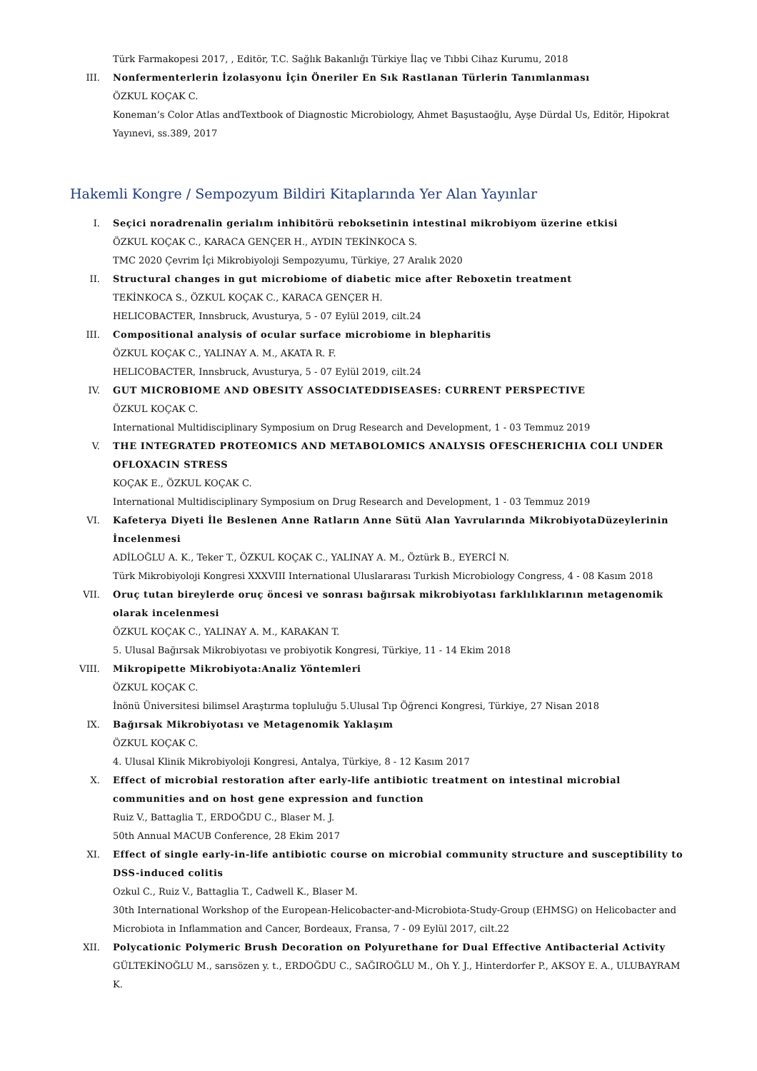Türk Farmakopesi 2017, , Editör, T.C. Sağlık Bakanlığı Türkiye İlaç ve Tıbbi Cihaz Kurumu, 2018
III. Nonfermenterlerin İzolasyonu İçin Öneriler En Sık Rastlanan Türlerin Tanımlanması
ÖZKUL KOÇAK C.
Koneman’s Color Atlas andTextbook of Diagnostic Microbiology, Ahmet Başustaoğlu, Ayşe Dürdal Us, Editör, Hipokrat Yayınevi, ss.389, 2017
Hakemli Kongre / Sempozyum Bildiri Kitaplarında Yer Alan Yayınlar
I. Seçici noradrenalin gerialım inhibitörü reboksetinin intestinal mikrobiyom üzerine etkisi
ÖZKUL KOÇAK C., KARACA GENÇER H., AYDIN TEKİNKOCA S.
TMC 2020 Çevrim İçi Mikrobiyoloji Sempozyumu, Türkiye, 27 Aralık 2020
II. Structural changes in gut microbiome of diabetic mice after Reboxetin treatment
TEKİNKOCA S., ÖZKUL KOÇAK C., KARACA GENÇER H.
HELICOBACTER, Innsbruck, Avusturya, 5 - 07 Eylül 2019, cilt.24
III. Compositional analysis of ocular surface microbiome in blepharitis
ÖZKUL KOÇAK C., YALINAY A. M., AKATA R. F.
HELICOBACTER, Innsbruck, Avusturya, 5 - 07 Eylül 2019, cilt.24
IV. GUT MICROBIOME AND OBESITY ASSOCIATEDDISEASES: CURRENT PERSPECTIVE
ÖZKUL KOÇAK C.
International Multidisciplinary Symposium on Drug Research and Development, 1 - 03 Temmuz 2019
V. THE INTEGRATED PROTEOMICS AND METABOLOMICS ANALYSIS OFESCHERICHIA COLI UNDER OFLOXACIN STRESS
KOÇAK E., ÖZKUL KOÇAK C.
International Multidisciplinary Symposium on Drug Research and Development, 1 - 03 Temmuz 2019
VI. Kafeterya Diyeti İle Beslenen Anne Ratların Anne Sütü Alan Yavrularında MikrobiyotaDüzeylerinin İncelenmesi
ADİLOĞLU A. K., Teker T., ÖZKUL KOÇAK C., YALINAY A. M., Öztürk B., EYERCİ N.
Türk Mikrobiyoloji Kongresi XXXVIII International Uluslararası Turkish Microbiology Congress, 4 - 08 Kasım 2018
VII. Oruç tutan bireylerde oruç öncesi ve sonrası bağırsak mikrobiyotası farklılıklarının metagenomik olarak incelenmesi
ÖZKUL KOÇAK C., YALINAY A. M., KARAKAN T.
5. Ulusal Bağırsak Mikrobiyotası ve probiyotik Kongresi, Türkiye, 11 - 14 Ekim 2018
VIII. Mikropipette Mikrobiyota:Analiz Yöntemleri
ÖZKUL KOÇAK C.
İnönü Üniversitesi bilimsel Araştırma topluluğu 5.Ulusal Tıp Öğrenci Kongresi, Türkiye, 27 Nisan 2018
IX. Bağırsak Mikrobiyotası ve Metagenomik Yaklaşım
ÖZKUL KOÇAK C.
4. Ulusal Klinik Mikrobiyoloji Kongresi, Antalya, Türkiye, 8 - 12 Kasım 2017
X. Effect of microbial restoration after early-life antibiotic treatment on intestinal microbial communities and on host gene expression and function
Ruiz V., Battaglia T., ERDOĞDU C., Blaser M. J.
50th Annual MACUB Conference, 28 Ekim 2017
XI. Effect of single early-in-life antibiotic course on microbial community structure and susceptibility to DSS-induced colitis
Ozkul C., Ruiz V., Battaglia T., Cadwell K., Blaser M.
30th International Workshop of the European-Helicobacter-and-Microbiota-Study-Group (EHMSG) on Helicobacter and Microbiota in Inflammation and Cancer, Bordeaux, Fransa, 7 - 09 Eylül 2017, cilt.22
XII. Polycationic Polymeric Brush Decoration on Polyurethane for Dual Effective Antibacterial Activity
GÜLTEKİNOĞLU M., sarısözen y. t., ERDOĞDU C., SAĞIROĞLU M., Oh Y. J., Hinterdorfer P., AKSOY E. A., ULUBAYRAM K.